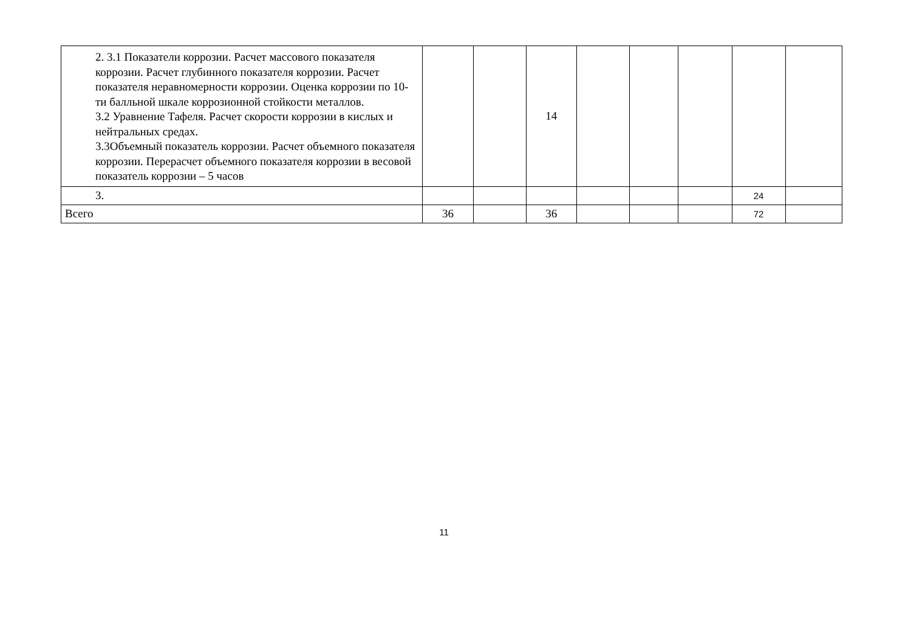| 2. 3.1 Показатели коррозии. Расчет массового показателя коррозии. Расчет глубинного показателя коррозии. Расчет показателя неравномерности коррозии. Оценка коррозии по 10-ти балльной шкале коррозионной стойкости металлов. 3.2 Уравнение Тафеля. Расчет скорости коррозии в кислых и нейтральных средах. 3.3Объемный показатель коррозии. Расчет объемного показателя коррозии. Перерасчет объемного показателя коррозии в весовой показатель коррозии – 5 часов | | | 14 | | | | | |
| 3. | | | | | | | 24 | |
| Всего | 36 | | 36 | | | | 72 | |
11